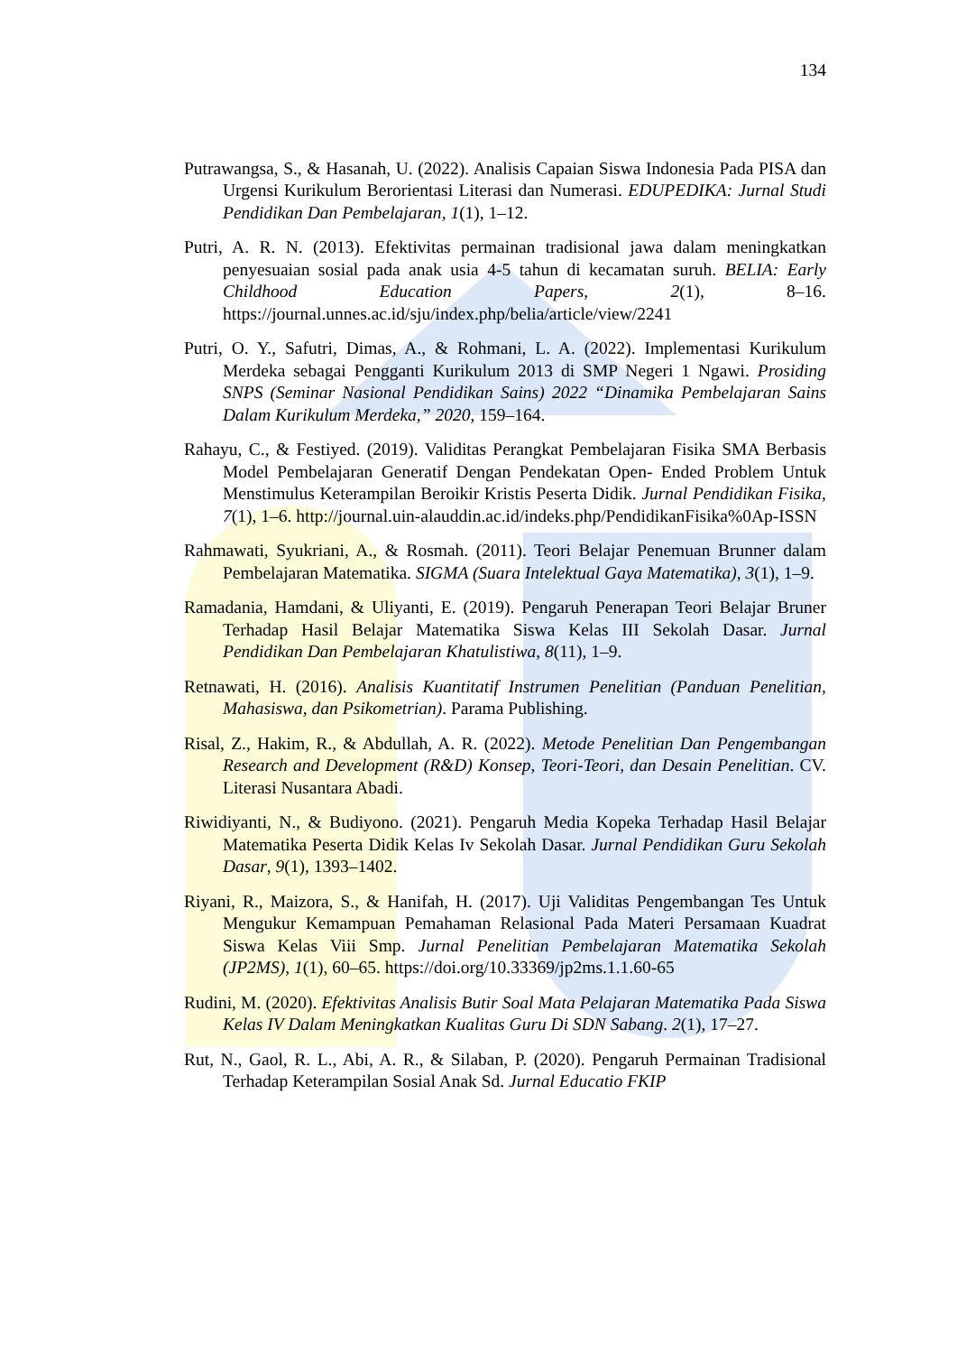134
Putrawangsa, S., & Hasanah, U. (2022). Analisis Capaian Siswa Indonesia Pada PISA dan Urgensi Kurikulum Berorientasi Literasi dan Numerasi. EDUPEDIKA: Jurnal Studi Pendidikan Dan Pembelajaran, 1(1), 1–12.
Putri, A. R. N. (2013). Efektivitas permainan tradisional jawa dalam meningkatkan penyesuaian sosial pada anak usia 4-5 tahun di kecamatan suruh. BELIA: Early Childhood Education Papers, 2(1), 8–16. https://journal.unnes.ac.id/sju/index.php/belia/article/view/2241
Putri, O. Y., Safutri, Dimas, A., & Rohmani, L. A. (2022). Implementasi Kurikulum Merdeka sebagai Pengganti Kurikulum 2013 di SMP Negeri 1 Ngawi. Prosiding SNPS (Seminar Nasional Pendidikan Sains) 2022 “Dinamika Pembelajaran Sains Dalam Kurikulum Merdeka,” 2020, 159–164.
Rahayu, C., & Festiyed. (2019). Validitas Perangkat Pembelajaran Fisika SMA Berbasis Model Pembelajaran Generatif Dengan Pendekatan Open- Ended Problem Untuk Menstimulus Keterampilan Beroikir Kristis Peserta Didik. Jurnal Pendidikan Fisika, 7(1), 1–6. http://journal.uin-alauddin.ac.id/indeks.php/PendidikanFisika%0Ap-ISSN
Rahmawati, Syukriani, A., & Rosmah. (2011). Teori Belajar Penemuan Brunner dalam Pembelajaran Matematika. SIGMA (Suara Intelektual Gaya Matematika), 3(1), 1–9.
Ramadania, Hamdani, & Uliyanti, E. (2019). Pengaruh Penerapan Teori Belajar Bruner Terhadap Hasil Belajar Matematika Siswa Kelas III Sekolah Dasar. Jurnal Pendidikan Dan Pembelajaran Khatulistiwa, 8(11), 1–9.
Retnawati, H. (2016). Analisis Kuantitatif Instrumen Penelitian (Panduan Penelitian, Mahasiswa, dan Psikometrian). Parama Publishing.
Risal, Z., Hakim, R., & Abdullah, A. R. (2022). Metode Penelitian Dan Pengembangan Research and Development (R&D) Konsep, Teori-Teori, dan Desain Penelitian. CV. Literasi Nusantara Abadi.
Riwidiyanti, N., & Budiyono. (2021). Pengaruh Media Kopeka Terhadap Hasil Belajar Matematika Peserta Didik Kelas Iv Sekolah Dasar. Jurnal Pendidikan Guru Sekolah Dasar, 9(1), 1393–1402.
Riyani, R., Maizora, S., & Hanifah, H. (2017). Uji Validitas Pengembangan Tes Untuk Mengukur Kemampuan Pemahaman Relasional Pada Materi Persamaan Kuadrat Siswa Kelas Viii Smp. Jurnal Penelitian Pembelajaran Matematika Sekolah (JP2MS), 1(1), 60–65. https://doi.org/10.33369/jp2ms.1.1.60-65
Rudini, M. (2020). Efektivitas Analisis Butir Soal Mata Pelajaran Matematika Pada Siswa Kelas IV Dalam Meningkatkan Kualitas Guru Di SDN Sabang. 2(1), 17–27.
Rut, N., Gaol, R. L., Abi, A. R., & Silaban, P. (2020). Pengaruh Permainan Tradisional Terhadap Keterampilan Sosial Anak Sd. Jurnal Educatio FKIP